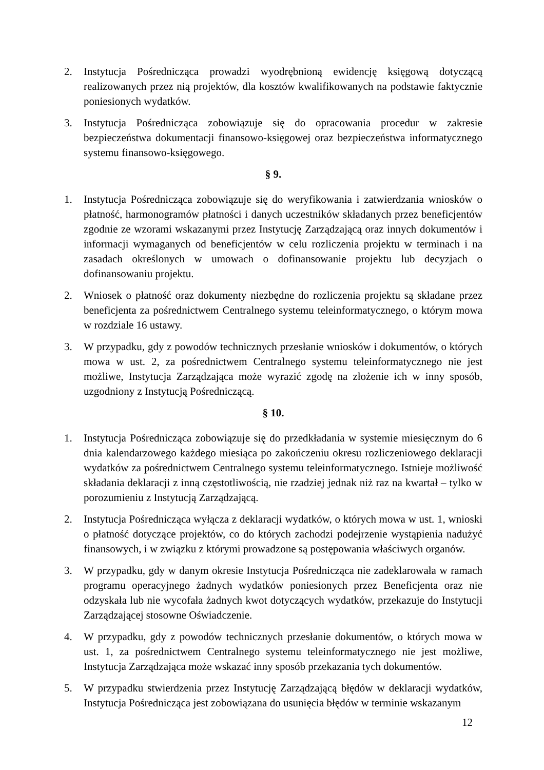2. Instytucja Pośrednicząca prowadzi wyodrębnioną ewidencję księgową dotyczącą realizowanych przez nią projektów, dla kosztów kwalifikowanych na podstawie faktycznie poniesionych wydatków.
3. Instytucja Pośrednicząca zobowiązuje się do opracowania procedur w zakresie bezpieczeństwa dokumentacji finansowo-księgowej oraz bezpieczeństwa informatycznego systemu finansowo-księgowego.
§ 9.
1. Instytucja Pośrednicząca zobowiązuje się do weryfikowania i zatwierdzania wniosków o płatność, harmonogramów płatności i danych uczestników składanych przez beneficjentów zgodnie ze wzorami wskazanymi przez Instytucję Zarządzającą oraz innych dokumentów i informacji wymaganych od beneficjentów w celu rozliczenia projektu w terminach i na zasadach określonych w umowach o dofinansowanie projektu lub decyzjach o dofinansowaniu projektu.
2. Wniosek o płatność oraz dokumenty niezbędne do rozliczenia projektu są składane przez beneficjenta za pośrednictwem Centralnego systemu teleinformatycznego, o którym mowa w rozdziale 16 ustawy.
3. W przypadku, gdy z powodów technicznych przesłanie wniosków i dokumentów, o których mowa w ust. 2, za pośrednictwem Centralnego systemu teleinformatycznego nie jest możliwe, Instytucja Zarządzająca może wyrazić zgodę na złożenie ich w inny sposób, uzgodniony z Instytucją Pośredniczącą.
§ 10.
1. Instytucja Pośrednicząca zobowiązuje się do przedkładania w systemie miesięcznym do 6 dnia kalendarzowego każdego miesiąca po zakończeniu okresu rozliczeniowego deklaracji wydatków za pośrednictwem Centralnego systemu teleinformatycznego. Istnieje możliwość składania deklaracji z inną częstotliwością, nie rzadziej jednak niż raz na kwartał – tylko w porozumieniu z Instytucją Zarządzającą.
2. Instytucja Pośrednicząca wyłącza z deklaracji wydatków, o których mowa w ust. 1, wnioski o płatność dotyczące projektów, co do których zachodzi podejrzenie wystąpienia nadużyć finansowych, i w związku z którymi prowadzone są postępowania właściwych organów.
3. W przypadku, gdy w danym okresie Instytucja Pośrednicząca nie zadeklarowała w ramach programu operacyjnego żadnych wydatków poniesionych przez Beneficjenta oraz nie odzyskała lub nie wycofała żadnych kwot dotyczących wydatków, przekazuje do Instytucji Zarządzającej stosowne Oświadczenie.
4. W przypadku, gdy z powodów technicznych przesłanie dokumentów, o których mowa w ust. 1, za pośrednictwem Centralnego systemu teleinformatycznego nie jest możliwe, Instytucja Zarządzająca może wskazać inny sposób przekazania tych dokumentów.
5. W przypadku stwierdzenia przez Instytucję Zarządzającą błędów w deklaracji wydatków, Instytucja Pośrednicząca jest zobowiązana do usunięcia błędów w terminie wskazanym
12